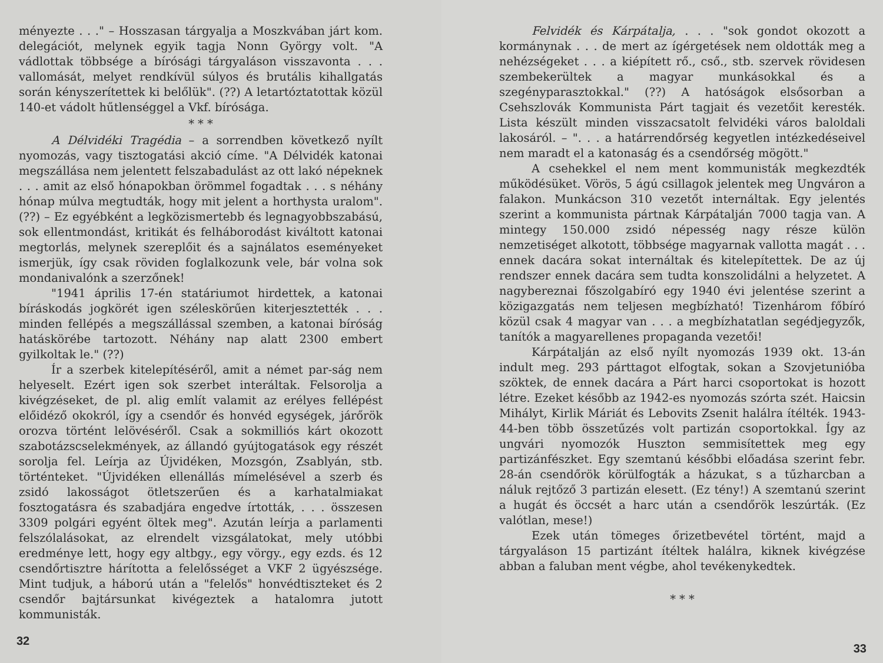ményezte . . ." – Hosszasan tárgyalja a Moszkvában járt kom. delegációt, melynek egyik tagja Nonn György volt. "A vádlottak többsége a bírósági tárgyaláson visszavonta . . . vallomását, melyet rendkívül súlyos és brutális kihallgatás során kényszerítettek ki belőlük". (??) A letartóztatottak közül 140-et vádolt hűtlenséggel a Vkf. bírósága.
* * *
A Délvidéki Tragédia – a sorrendben következő nyílt nyomozás, vagy tisztogatási akció címe. "A Délvidék katonai megszállása nem jelentett felszabadulást az ott lakó népeknek . . . amit az első hónapokban örömmel fogadtak . . . s néhány hónap múlva megtudták, hogy mit jelent a horthysta uralom". (??) – Ez egyébként a legközismertebb és legnagyobbszabású, sok ellentmondást, kritikát és felháborodást kiváltott katonai megtorlás, melynek szereplőit és a sajnálatos eseményeket ismerjük, így csak röviden foglalkozunk vele, bár volna sok mondanivalónk a szerzőnek!
"1941 április 17-én statáriumot hirdettek, a katonai bíráskodás jogkörét igen széleskörűen kiterjesztették . . . minden fellépés a megszállással szemben, a katonai bíróság hatáskörébe tartozott. Néhány nap alatt 2300 embert gyilkoltak le." (??)
Ír a szerbek kitelepítéséről, amit a német par-ság nem helyeselt. Ezért igen sok szerbet interáltak. Felsorolja a kivégzéseket, de pl. alig említ valamit az erélyes fellépést előidéző okokról, így a csendőr és honvéd egységek, járőrök orozva történt lelövéséről. Csak a sokmilliós kárt okozott szabotázscselekmények, az állandó gyújtogatások egy részét sorolja fel. Leírja az Újvidéken, Mozsgón, Zsablyán, stb. történteket. "Újvidéken ellenállás mímelésével a szerb és zsidó lakosságot ötletszerűen és a karhatalmiakat fosztogatásra és szabadjára engedve írtották, . . . összesen 3309 polgári egyént öltek meg". Azután leírja a parlamenti felszólalásokat, az elrendelt vizsgálatokat, mely utóbbi eredménye lett, hogy egy altbgy., egy vörgy., egy ezds. és 12 csendőrtisztre hárította a felelősséget a VKF 2 ügyészsége. Mint tudjuk, a háború után a "felelős" honvédtiszteket és 2 csendőr bajtársunkat kivégeztek a hatalomra jutott kommunisták.
32
Felvidék és Kárpátalja, . . . "sok gondot okozott a kormánynak . . . de mert az ígérgetések nem oldották meg a nehézségeket . . . a kiépített rő., cső., stb. szervek rövidesen szembekerültek a magyar munkásokkal és a szegényparasztokkal." (??) A hatóságok elsősorban a Csehszlovák Kommunista Párt tagjait és vezetőit keresték. Lista készült minden visszacsatolt felvidéki város baloldali lakosáról. – ". . . a határrendőrség kegyetlen intézkedéseivel nem maradt el a katonaság és a csendőrség mögött."
A csehekkel el nem ment kommunisták megkezdték működésüket. Vörös, 5 ágú csillagok jelentek meg Ungváron a falakon. Munkácson 310 vezetőt internáltak. Egy jelentés szerint a kommunista pártnak Kárpátalján 7000 tagja van. A mintegy 150.000 zsidó népesség nagy része külön nemzetiséget alkotott, többsége magyarnak vallotta magát . . . ennek dacára sokat internáltak és kitelepítettek. De az új rendszer ennek dacára sem tudta konszolidálni a helyzetet. A nagybereznai főszolgabíró egy 1940 évi jelentése szerint a közigazgatás nem teljesen megbízható! Tizenhárom főbíró közül csak 4 magyar van . . . a megbízhatatlan segédjegyzők, tanítók a magyarellenes propaganda vezetői!
Kárpátalján az első nyílt nyomozás 1939 okt. 13-án indult meg. 293 párttagot elfogtak, sokan a Szovjetunióba szöktek, de ennek dacára a Párt harci csoportokat is hozott létre. Ezeket később az 1942-es nyomozás szórta szét. Haicsin Mihályt, Kirlik Máriát és Lebovits Zsenit halálra ítélték. 1943-44-ben több összetűzés volt partizán csoportokkal. Így az ungvári nyomozók Huszton semmisítettek meg egy partizánfészket. Egy szemtanú későbbi előadása szerint febr. 28-án csendőrök körülfogták a házukat, s a tűzharcban a náluk rejtőző 3 partizán elesett. (Ez tény!) A szemtanú szerint a hugát és öccsét a harc után a csendőrök leszúrták. (Ez valótlan, mese!)
Ezek után tömeges őrizetbevétel történt, majd a tárgyaláson 15 partizánt ítéltek halálra, kiknek kivégzése abban a faluban ment végbe, ahol tevékenykedtek.
* * *
33